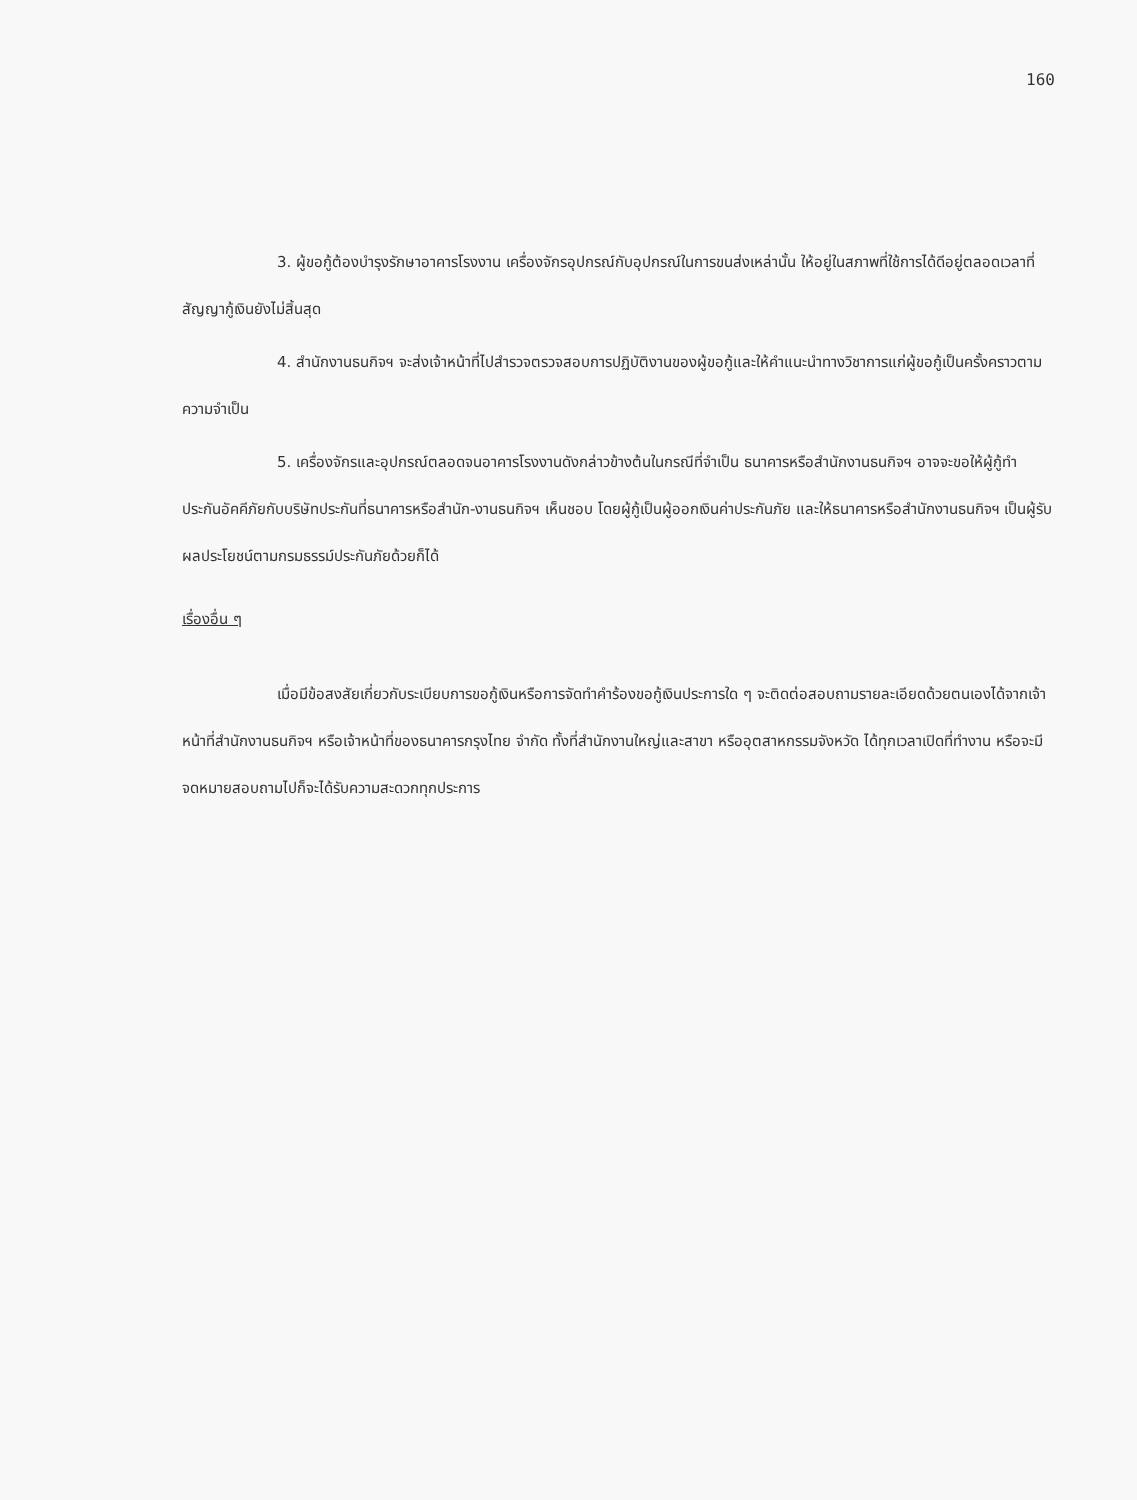160
3. ผู้ขอกู้ต้องบำรุงรักษาอาคารโรงงาน เครื่องจักรอุปกรณ์กับอุปกรณ์ในการขนส่งเหล่านั้น ให้อยู่ในสภาพที่ใช้การได้ดีอยู่ตลอดเวลาที่สัญญากู้เงินยังไม่สิ้นสุด
4. สำนักงานธนกิจฯ จะส่งเจ้าหน้าที่ไปสำรวจตรวจสอบการปฏิบัติงานของผู้ขอกู้และให้คำแนะนำทางวิชาการแก่ผู้ขอกู้เป็นครั้งคราวตามความจำเป็น
5. เครื่องจักรและอุปกรณ์ตลอดจนอาคารโรงงานดังกล่าวข้างต้นในกรณีที่จำเป็น ธนาคารหรือสำนักงานธนกิจฯ อาจจะขอให้ผู้กู้ทำประกันอัคคีภัยกับบริษัทประกันที่ธนาคารหรือสำนัก-งานธนกิจฯ เห็นชอบ โดยผู้กู้เป็นผู้ออกเงินค่าประกันภัย และให้ธนาคารหรือสำนักงานธนกิจฯ เป็นผู้รับผลประโยชน์ตามกรมธรรม์ประกันภัยด้วยก็ได้
เรื่องอื่น ๆ
เมื่อมีข้อสงสัยเกี่ยวกับระเบียบการขอกู้เงินหรือการจัดทำคำร้องขอกู้เงินประการใด ๆ จะติดต่อสอบถามรายละเอียดด้วยตนเองได้จากเจ้าหน้าที่สำนักงานธนกิจฯ หรือเจ้าหน้าที่ของธนาคารกรุงไทย จำกัด ทั้งที่สำนักงานใหญ่และสาขา หรืออุตสาหกรรมจังหวัด ได้ทุกเวลาเปิดที่ทำงาน หรือจะมีจดหมายสอบถามไปก็จะได้รับความสะดวกทุกประการ